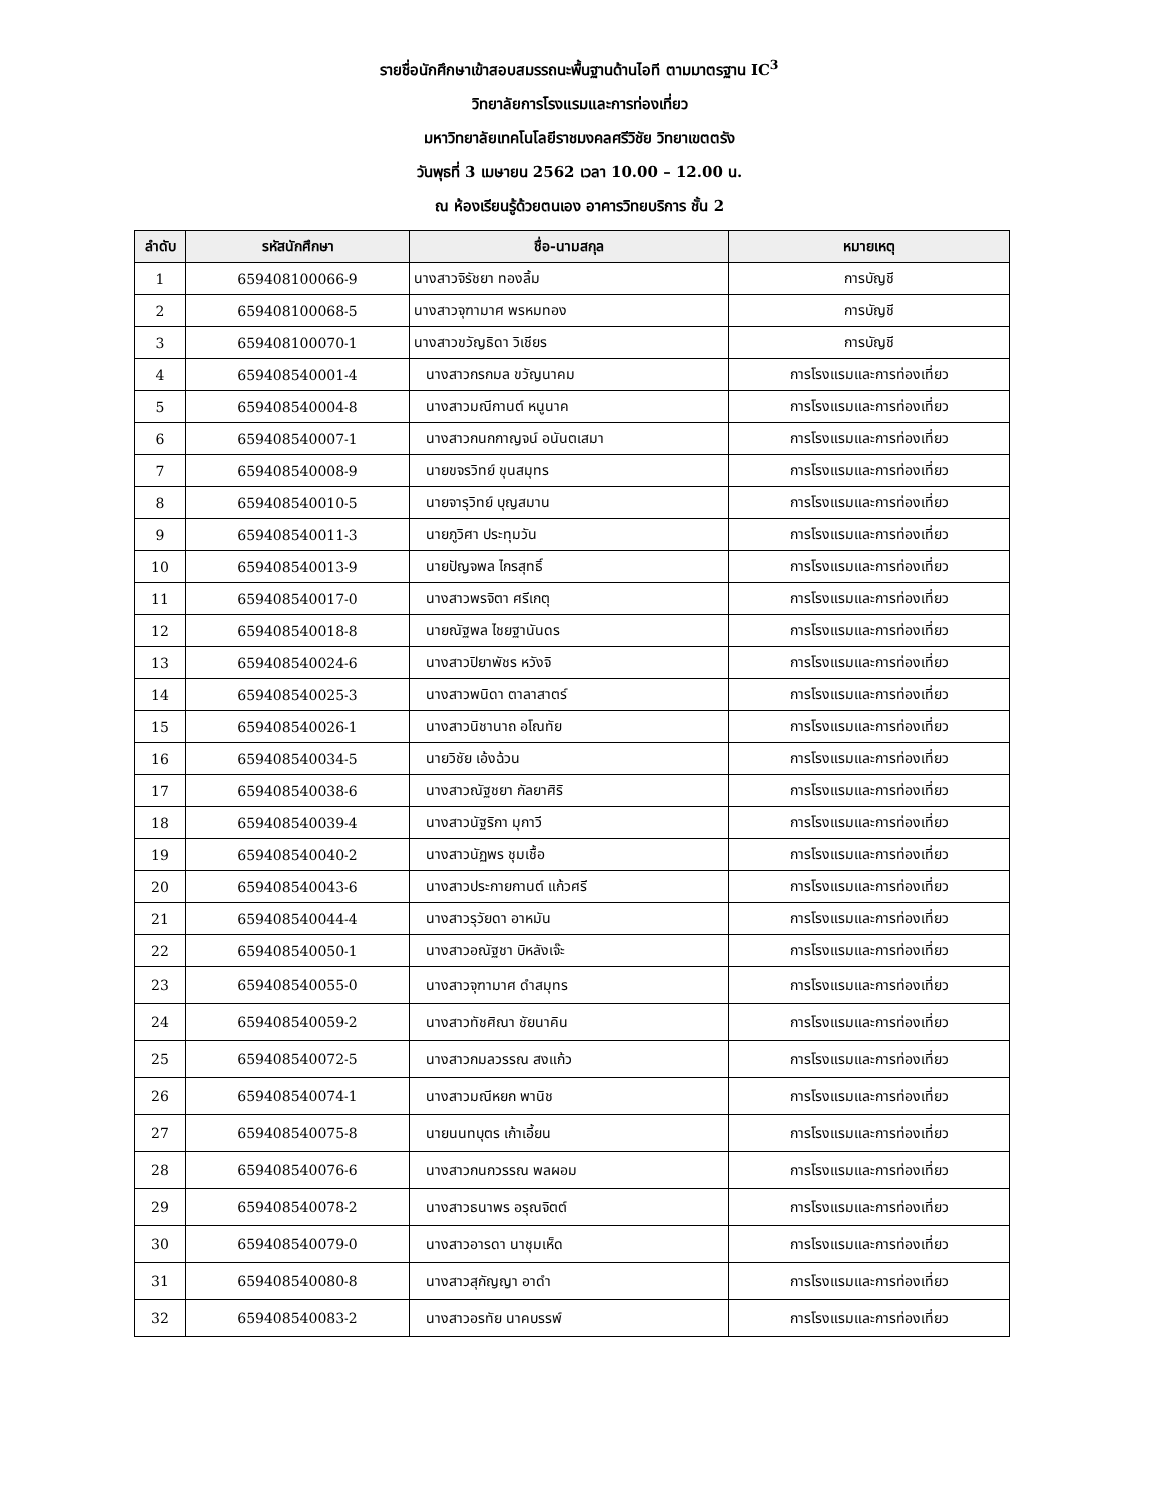รายชื่อนักศึกษาเข้าสอบสมรรถนะพื้นฐานด้านไอที ตามมาตรฐาน IC<sup>3</sup>
วิทยาลัยการโรงแรมและการท่องเที่ยว
มหาวิทยาลัยเทคโนโลยีราชมงคลศรีวิชัย วิทยาเขตตรัง
วันพุธที่ 3 เมษายน 2562 เวลา 10.00 – 12.00 น.
ณ ห้องเรียนรู้ด้วยตนเอง อาคารวิทยบริการ ชั้น 2
| ลำดับ | รหัสนักศึกษา | ชื่อ-นามสกุล | หมายเหตุ |
| --- | --- | --- | --- |
| 1 | 659408100066-9 | นางสาวจิรัชยา ทองลิ้ม | การบัญชี |
| 2 | 659408100068-5 | นางสาวจุฑามาศ พรหมทอง | การบัญชี |
| 3 | 659408100070-1 | นางสาวขวัญธิดา วิเชียร | การบัญชี |
| 4 | 659408540001-4 | นางสาวกรกมล ขวัญนาคม | การโรงแรมและการท่องเที่ยว |
| 5 | 659408540004-8 | นางสาวมณีกานต์ หนูนาค | การโรงแรมและการท่องเที่ยว |
| 6 | 659408540007-1 | นางสาวกนกกาญจน์ อนันตเสมา | การโรงแรมและการท่องเที่ยว |
| 7 | 659408540008-9 | นายขจรวิทย์ ขุนสมุทร | การโรงแรมและการท่องเที่ยว |
| 8 | 659408540010-5 | นายจารุวิทย์ บุญสมาน | การโรงแรมและการท่องเที่ยว |
| 9 | 659408540011-3 | นายภูวิศา ประทุมวัน | การโรงแรมและการท่องเที่ยว |
| 10 | 659408540013-9 | นายปัญจพล ไกรสุทธิ์ | การโรงแรมและการท่องเที่ยว |
| 11 | 659408540017-0 | นางสาวพรจิตา ศรีเกตุ | การโรงแรมและการท่องเที่ยว |
| 12 | 659408540018-8 | นายณัฐพล ไชยฐานันดร | การโรงแรมและการท่องเที่ยว |
| 13 | 659408540024-6 | นางสาวปิยาพัชร หวังจิ | การโรงแรมและการท่องเที่ยว |
| 14 | 659408540025-3 | นางสาวพนิดา ตาลาสาตร์ | การโรงแรมและการท่องเที่ยว |
| 15 | 659408540026-1 | นางสาวนิชานาถ อโณทัย | การโรงแรมและการท่องเที่ยว |
| 16 | 659408540034-5 | นายวิชัย เอ้งฉ้วน | การโรงแรมและการท่องเที่ยว |
| 17 | 659408540038-6 | นางสาวณัฐชยา กัลยาศิริ | การโรงแรมและการท่องเที่ยว |
| 18 | 659408540039-4 | นางสาวนัฐริกา มุกาวี | การโรงแรมและการท่องเที่ยว |
| 19 | 659408540040-2 | นางสาวนัฏพร ชุมเชื้อ | การโรงแรมและการท่องเที่ยว |
| 20 | 659408540043-6 | นางสาวประกายกานต์ แก้วศรี | การโรงแรมและการท่องเที่ยว |
| 21 | 659408540044-4 | นางสาวรุวัยดา อาหมัน | การโรงแรมและการท่องเที่ยว |
| 22 | 659408540050-1 | นางสาวอณัฐชา บิหลังเจ๊ะ | การโรงแรมและการท่องเที่ยว |
| 23 | 659408540055-0 | นางสาวจุฑามาศ ดำสมุทร | การโรงแรมและการท่องเที่ยว |
| 24 | 659408540059-2 | นางสาวทัชศิณา ชัยนาคิน | การโรงแรมและการท่องเที่ยว |
| 25 | 659408540072-5 | นางสาวกมลวรรณ สงแก้ว | การโรงแรมและการท่องเที่ยว |
| 26 | 659408540074-1 | นางสาวมณีหยก พานิช | การโรงแรมและการท่องเที่ยว |
| 27 | 659408540075-8 | นายนนทบุตร เก้าเอี้ยน | การโรงแรมและการท่องเที่ยว |
| 28 | 659408540076-6 | นางสาวกนกวรรณ พลผอม | การโรงแรมและการท่องเที่ยว |
| 29 | 659408540078-2 | นางสาวธนาพร อรุณจิตต์ | การโรงแรมและการท่องเที่ยว |
| 30 | 659408540079-0 | นางสาวอารดา นาชุมเห็ด | การโรงแรมและการท่องเที่ยว |
| 31 | 659408540080-8 | นางสาวสุกัญญา อาดำ | การโรงแรมและการท่องเที่ยว |
| 32 | 659408540083-2 | นางสาวอรทัย นาคบรรพ์ | การโรงแรมและการท่องเที่ยว |